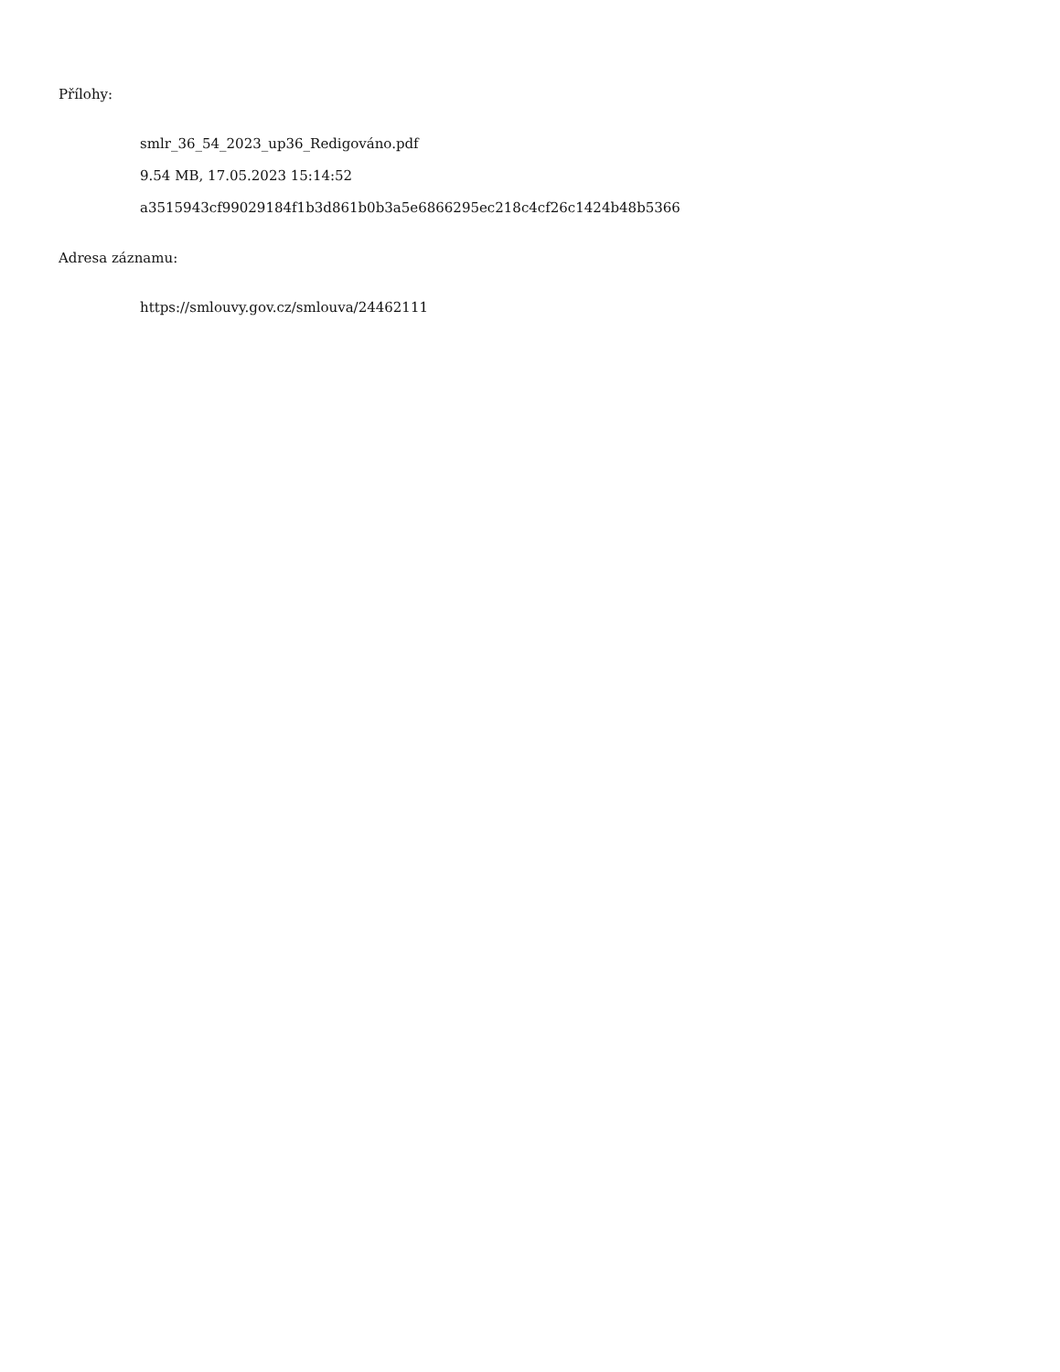Přílohy:
smlr_36_54_2023_up36_Redigováno.pdf
9.54 MB, 17.05.2023 15:14:52
a3515943cf99029184f1b3d861b0b3a5e6866295ec218c4cf26c1424b48b5366
Adresa záznamu:
https://smlouvy.gov.cz/smlouva/24462111